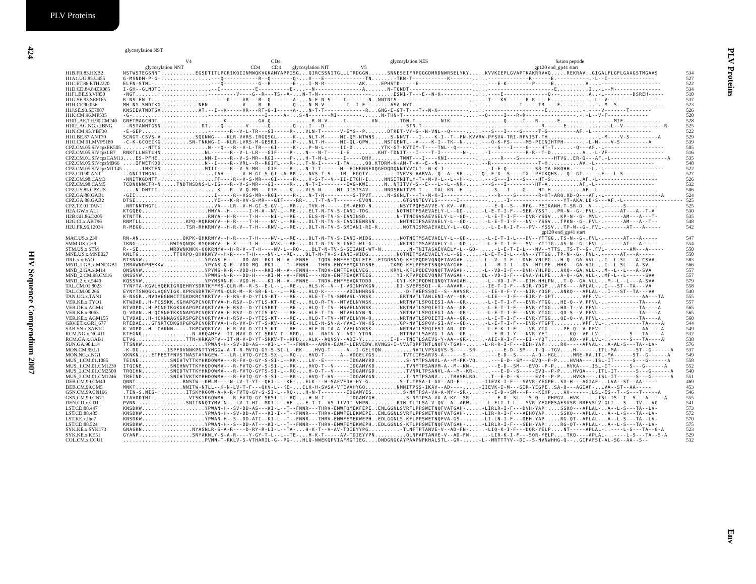PLV Proteins
424
HIV Sequence Compendium 2007
glycosylation NST
V4 CD4 glycosylation NES fusion peptide
glycosylation NNT CD4 CD4 glycosylation NIT V5 gp120 end_gp41 start
| H1B.FR.83.HXB2 | NSTWSTEGSNNT...........EGSDTITLPCRIKQIINMWQKVGKAMYAPPISG...QIRCSSNITGLLLTRDGGN......SNNESEIFRPGGGDMRDNWRSELYKY.....KVVKIEPLGVAPTKAKRRVVQ.....REKRAV..GIGALFLGFLGAAGSTMGAAS | 534 |
| H1A1.UG.85.U455 | G-MSNDM-P-G-................---Q-----------R--Q-------Q-...V---E-------------TN.......-TKN-T-----------K-------.....-------------R------E.----------.-L--I--------------- | 527 |
| H1C.ET.86.ETH2220 | ELFN-STNL-..................---Q-----------G--R-------E-...I-M-R-----------AK.....EPHSTK-----E-----------------.....---E-K--------P-----E..........A...L------------------- | 522 |
| H1D.CD.84.84ZR085 | I-GH--GLNDTI................--I-----------E----------E-...--N---------------A.......N-TQNDT--------------------.....---------------------E..........I..-L--M--------------- | 534 |
| H1F1.BE.93.VI850 | -NGT.......................---------V----G--R---TS--A-...N-T-N-----------------.......ESNI-T---E--N-K----------.....----E--------------Q---.........A..-L---------DSREH----- | 510 |
| H1G.SE.93.SE6165 | R-NS-EN-T..................------K----VR---R--Q-------A-...N-E-N-S----I-------N..NNTNTS-----------------------.....-T---KS------R-R----E...........-.-L--V----------------- | 537 |
| H1H.CF.90.056 | MH-NY-SNDTKG............NEN-----------V----R--R-------Q-...N-M-V-------I--I-E--......ASA-NYT--------------------.....---------I-----TR----E...........-.-M--S--------------- | 523 |
| H1J.SE.93.SE7887 | KNSIEATNDTSX............AT.--I--K-----VR---RT-Q-I-----A-...N-T-T-------------R...GNG-E-GT-T---T--N-K----------.....-------------------E...........-.----V-------T------- | 526 |
| H1K.CM.96.MP535 | -G-........................------------------I-----A-...S-N-------MI--------......N-THN-T-------------------.....--Q-----I---R-R----------------.-.-L--V-F------------- | 520 |
| H101_AE.TH.90.CM240 | GNETMAGCNDT................-----K----------GA-Q--------.....R-N-V-----I--------VN......-TDN-T--------NIK----------.....--Q-----I---R------E...........-.----MIF------------ | 528 |
| H102_AG.NG.x.IBNG | --NSTANHTGSN.............DT.---Q-------V------Q-------Q-...I---D-------------------......-STN-T--------------------.....-------------R------E...........-.-L--V-------------R- | 525 |
| H1N.CM.95.YBF30 | -E-GEP.....................-------R--V-L-TR---GI-----R-...VLN-T------V-EYS--P.......DTKET-VY-S--N-VNL--Q-----.....---S---I----G-----T-S---------AF.-L------------------- | 522 |
| H1O.BE.87.ANT70 | SCNGT-CSVS-V...........SQGNNG----KLR-VVRS-IRGQSGL-----K-...NLT-M-----MI-QM-NTWNS.....S-NNVT---I----K-I--T--FN-KVVRV-PFSVA-TRI-RPVIST-TH...............-L-M----V-S---------A | 529 |
| H1O.CM.91.MVP5180 | -C-K-GCQEIKG.........SN-TNKNG-I--KLR-LVRS-M-GESRI-----P-...NLT-H-----MI-QL-QPW.....NSTGENTL--V----K-I--TK--N-.....---Q-K-FS-----MS-PIINIHTPH------.-L-M----V-S---------A | 539 |
| CPZ.CM.05.SIVcpzEK505 | .......-NTTG...............N---Q---R--V-L-TR---GI-----K-...P-N-L-----II-D.........YTK-GT-KYTIY-T----TNL--Q-----.....---S---I----G----HT-T......-Q---AF.-L------------------- | 505 |
| CPZ.CM.05.SIVcpzLB7 | RNKTLLNETLHN..............NL------R--V-L-LR---GIF----R-...N---N-T----I-E.........KHT-TDNIT---I----T-I-------N-.....-I-----------R-R--T-D..........A..-L-VF------------------ | 516 |
| CPZ.CM.01.SIVcpzCAM13 | ....ES-PFHE...............NM-I----R--V-S-MR--RGI-----P-...H-T-N-L-----I-----DHV.........TNNT---I----KNI---------.....---R----S-----------HTVG..ER-Q---AF.-L------------------A | 535 |
| CPZ.CM.05.SIVcpzMB66 | ....IFNETKDD..............N--I----R--VRL--R--RGIFL---R-...T-N-I-----I-FA.....QQ.KTDRM-K-AM-T-V--E--N---------.....--R---------------T-H..........AV.-L------------------- | 548 |
| CPZ.CM.05.SIVcpzMT145 | ......INKTEN..............MTII----R--V-S-MR---GIF----R-...N-T-T------M--EIHKNREDQGEDQDQNNTYVCLT--N-K-I---------.....-I-E-Q---------SR-YA-EKQHH.------L.-L------------------- | 522 |
| CPZ.CD.90.ANT | ..GNLITNGAL..................IAH------V-H-GI-S-GI-LA-RR-...NVS-T-S---IM-.EGQIY........-TVKVS-AARVA.-Q--A--SR-.....Q--E-X--S----TX--PEIKQHS..-Q--GI..---LF---L-S---------- | 527 |
| CPZ.CM.98.CAM3 | -NNITKGDNTT..................FF----R--V-S-MR---GI-----R-...V-S-T--V--II-ETGH-I.....NNSITNITLY-T--N-V-L--L--H--.....---S---I----S----HT-S..........AF.-L------------------- | 526 |
| CPZ.CM.98.CAM5 | TCDNQNNCTR-N.....TNDTNSDNS-L-IS---R--V-S-MR---GI-----R-...N-T-I--------EAG-KWE.....N..NTITVY-S--E---L--L--NR-.....---S---I---------HT-A..........AF.-L------------------- | 532 |
| CPZ.US.85.CPZUS | ....N-DNTTI..................-K---R--V-Q-MR---GIF----K-...VLS-N-----MI-DISISAV.....NNDSRNITVM-T----TAL-KN--H--.....---S---I----G----HT-H..........AF.-L------------------- | 506 |
| CPZ.GA.88.GAB1 | -GII.........................I-----R--VSS-MR--RGI-----R-...N-T-N---------S-TPVT.....N-SGNLT---T--N-K-I---------.....---R----S-------R-HT-ARQ.KD-Q---AF.-L------------------A | 524 |
| CPZ.GA.88.GAB2 | DTSE.........................YI---K-R-VV-S-MR---GIF----RR-...T-T-N-T-------EVQN..........GTGNNTEVYLS------I---------.....-I-----------------YT-AKA.LD-S---AF.-L------------------- | 525 |
| CPZ.TZ.01.TAN1 | .NRTNNTHGTL..................VA---LR--V-H-GI-S-GV-L--RR-...TVK-H------IM-AEKD-N.........NSYTPQFSAVVE-Y-KV--AR-.....---E-Q--S---RPG--PEIKANH.T-SR-D..V---L------S---------- | 525 |
| H2A.GW.x.ALI | KTGQEQ.....................HNYA--H------I-H-A--NV-L--RE-...ELT-N-TV-S-IANI-TDG.........NQTNITFSAEVAELY-L--GD-.....-L-E-T-I-F---SER-YSST...PR-N--G-.FVL-.------AT---A--T-A | 530 |
| H2B.GH.86.D205 | KTNTTR.....................RNYA--H-R----T-H----NI-L--RE-...ELS-N-TV-S-IANINSD..........N-TTNISVSAEVSELY-L--GD-.....-L-E-T-I-F---DVR-YSSV...KP-N--G-.MVL-.------AM---A---T- | 535 |
| H2G.CI.x.ABT96 | RNMTLL..............KPQ-RQRRNYV--H-R----T-H----NV-L--RE-...DLT-N-TV-S-IANIEENRSN........NHTNIIFSAEVAELY-L--GD-.....-L-E-T-I-F---NV--YSSV...TPKN--G-.FVL-.------AM---A--T-- | 548 |
| H2U.FR.96.12034 | R-MEGQ..............TSR-RHKRNYV--H-R-V--T-H---RNV-L--RE-...DLT-N-TV-S-SMIANI-RI-K........NQTNISMSAEVAELY-L--GD-.....-L-E-R-I-F---PV--YSSV...TP-N--G-.FVL-.------AT---A----- | 542 |
| | gp120 end_gp41 start | |
| MAC.US.x.239 | RN-AN..............QKPK-QHKRNYV--H-R----T-H----NV-L--RE-...DLT-N-TV-S-IANI-WIDG.........NQTNITMSAEVAELY-L--GD-.....-L-E-T-I-L---DV--YTTGG..TS-N--G-.FVL-.------AT---A----- | 547 |
| SMM.US.x.H9 | IKNG-..........RWTSQNQK-RYQKNYV--H-X----T-H----NVXL--RE-...DLT-N-TV-S-IAEI-WI-G.........NKTNITMSAEVAELY-L--GD-.....-L-E-T-I-F---SV--YTTTG..AS-N--G-.FVL-.------AT---A----- | 554 |
| STM.US.x.STM | R--SE..........MRDWNKNKK-QQKRNYV--H-R-V--T-H----NV-L--RQ-...DLT-N-TV-S-SIIANI-WT-N.........N-TNITASAEVAELY-L--GD-.....-L-E-T-I-L---NV--YTTS..TS-T--G-.FVL-.------AM---A----- | 550 |
| MNE.US.x.MNE027 | KNLTG...........TTQKPQ-QHKRNYV--H-R----T-H----NV-L--RE-...DLT-N-TV-S-IANI-WIDG.........NQTNITMSAEVAELY-L--GD-.....-L-E-T-I-L---NV--YTTGG..TP-N--G-.FVL-.------AT---A----- | 550 |
| DRL.x.x.FAO | RTSNVW....................YPYAS-H-----DD-AR--RKI-M--V--FNNE---TQDV-EMFFEIQKLETE..ETGDSNYQ-KFIPQDEVQNQFTAVGAH-.....-L--V--I-F---DVH-YNLPG...H-Q--GA.VVL-..I--L-SL---A-CSVA | 583 |
| MND_1.GA.x.MNDGB1 | IMRAWNDPNEKKW.............YPYAS-Q-R--VDD-MQ--RKI-L--T--FNNH---THRV-EMYFEMQKIDSNE.....TKMQ-KFLPPSETSNQFVAYGAH-.....-L---M-I-I---DV--HTLPE..HHK---GA.VIL-..I--L-SL---A-SV- | 566 |
| MND_2.GA.x.M14 | QNSNVW....................YPYMS-K-R--VDD-H---RKI-M--V--FNNH---TNDV-EMFFEVQLVEG.......KRYL-KFLPQDEVQNQFTAVGAH-.....-L--VD-I-F---DVH-YHLPD...AKQ--GA.VLL-..M--L--L---A-SVA | 557 |
| MND_2.CM.98.CM16 | QNSSVW....................YPWMS-N-R---DD-H----KI-M--V--FNNE----NDV-EMFFEVQKTEEG........YI-KFVPQDEVQNRFTAVGAH-.....QL--VD-I-F---EVA-YHLPE...A-Q--GA.VLL-..MF-L--L------SVA | 557 |
| MND_2.x.x.5440 | KQSSVW....................YPYMSRN-R--VGD-H----KI-M--V--FNNE---TNDV-EMFFEVQKTDDD.......-GYI-KFIPQDWIQNQYTAVGAH-.....-L--VD-I-F---DIH-HHLPN...T-Q--GA.VLL-..M--L--L---A-SVA | 579 |
| TAL.CM.01.8023 | TYNYTA-KGVLHQEKIGRQEHRYSDRTKFFMS-QLR-M--R-S--E-L--L--RE-...HLS-K--V--I-VDINHYKGN.......DI-SVEPSSQI--A--AAVAR-.....--IE-T-I-F---NIR-YDGP...ATK----APLAL-..I---ST--TA---VA | 558 |
| TAL.CM.00.266 | EYNYTSNQGKLHQGVIGK.KPRSSDRTKFYMS-QLR-M--R-SR-E-L--L--RE-...HLQ-K-------VDINHHRGS.........-D-TVEPSSQI--S--AAVSR-.....-IE-V-F-Y---NIR-YDGP...ANKQ---APLAL-..I---ST--TA---VA | 540 |
| TAN.UG.x.TAN1 | E-NSGR..NVDVEGNNCTTGKDKRCYKRTYV--H-RS-V-D-YTLS-KT----RE-...HLE-T-TV-SMMVSL-YNSK.........ERTNVTLTANLENI-AY--GR-.....-LIE---I-F---EIR-Y-GPT.........VPF.VL-..----------AA---TA | 555 |
| VER.KE.x.TYO1 | KTWDAD..H-FCSSKK.KGHAPGPCVQRTYVA-H-RSV--D-YTLS-KT----RE-...HLQ-R-TV--MTVELNYNSK.........NRTNVTLSPQIESI-AA--GR-.....-L-E-T-I-F---EVR-YTGG...HE-Q--V.PFVL-..----------TA----A | 557 |
| VER.DE.x.AGM3 | RTVDPD..H-PCNGTKGKGKAPGPCAQRTYVA-H-RSV--D-YTLSRKT----RE-...HLQ-T-TV--MSVELNYNSK.........NRTNVTLSPQIETI-AA--GR-.....-L-E-T-I-F---EVR-YTGG...HD-T--V.PFVL-..----------TA----A | 565 |
| VER.KE.x.9063 | Q-VDAN..H-QCSNETKKGNAPGPCVQRTYVA-H-RSV--D-YTIS-KV----RE-...HLE-T-TV--MTVELNYN-N.........YRTNVTLSPQIEGI-AA--GR-.....-L-E-T-I-F---NVR-YTGG...QD-S--V.PFVL-..----------TA----A | 565 |
| VER.KE.x.AGM155 | LTVDAD..H-HCKNNAGKGRSPGPCVQRTYVA-H-RSV--D-YTIS-KT----RE-...HLQ-T-TV--MTVELNYN-Q.........NRTNVTLSPQIETI-AA--GR-.....-L-E-T-I-F---EVR-YTGG...QE-Q--V.PFVL-..----------TA----A | 560 |
| GRV.ET.x.GRI_677 | RTEDAE...GTNRTCDKGKPGPGPCVQRTYVA-H-R-VV-D-YT-S-KV----RE-...HLE-N-SV-A-YVAI-YN-KS........GP-NVTLSPQV-SI-AY--GD-.....-L-E-T-I-F---DVR-YTGPT.........VPF.VL-..----------TA----A | 544 |
| SAB.SN.x.SAB1C | K-VDPD..H--CAKNN.....TKPCWQRTYV--H-R-VV-D-YTLS-KT----RE-...HLE-N-TA-A-YVELNYNSK.........NRTNVTLSPQIESI-AN--GD-.....-L-E-K-I-F----VR-YTG.....PE-Q--V.PFVL-..----------AA----A | 549 |
| RCM.NG.x.NG411 | KTEGNK................N-ARQAMFV--IT-MVV-D-YT-SRKV-T--RPD...AL--NATV-Y--ADI-YTDN.........MTTNVTLSAEVG-I-AA--GR-.....---E-M-I-Y---NVR-YET.......KQ--VP.LVL-..------S---TA----A | 532 |
| RCM.GA.x.GAB1 | ETVG................TTN-KRKAPFV--IT-M-V-D-YT-SRKV-T--RPD...ALK--AQVSY--ADI-Y.........I-D--TNITLSAEVG-Y-AA--GR-.....-AIE-R-I-F---EI--YQT.......KQ--VP.LVL-..------S---TA----A | 538 |
| SUN.GA.98.L14 | TTSNKW....................YPWAN-H--SV-DD-AS---KI-L--T--FNNR---ANRV-EAWF-LERVEDW.KVNGS-I-VVAFQPPTNTLNQFV-TGAH-.....-L-R-R-I-F---DEH-YAP.....RK-----APVAL-..A-AL-S---TA--LV- | 576 |
| MON.CM.99.L1 | -K-DG.........ISPFDVNNKPNTTYHGGW-A-T-R-MVTQ-GY-S-SI-L--RK-...HVQ-T-----A--I-GELYQN..........NVTLVPSAQVS-S-----SR-.....---E-D--SM---T-Q--TGV....H------.ITL-MA------ST--G------A | 537 |
| MON.NG.x.NG1 | XKNKN....ETFESTFNVSTNASTAYNGEW-T--LR-LVTQ-GYIS-SX-L--RQ-...HVQ-T-----A--VDGELYGS.........TVTLIPSARVS-A------S--.....---E-D--S-----A-Q--HGL.....MRE-RA.ITL-MA------ST--G------A | 549 |
| MUS_1.CM.01.1085 | TEINE..........SNIHTVTTKYHKDQWMV---R-FV-Q-GY-S-SI-L--RK-...LV--E--------IDGAMYRD..........S-NMTPSANVL-A--M-PK-VQ.....---E-D--SM---EVQ--P-P....HVHA---.ISL-IT------S---G------A | 558 |
| MUS_1.CM.01.CM1239 | ITQINE.........SNIHNVTTKYHQDQWMV---R-FVTQ-GY-S-SI-L--RK-...HVQ-T--V-----IDGAMYKD..........TVNMTPSANVM-A--M--KN-.....---E-D--SM---EVQ--P-P....HVKA---.ISL-IT------S---G------A | 552 |
| MUS_2.CM.01.CM2500 | TRQIHN.........SNIDTVTTKYHKDQWMV---R-FVTQ-GYTS-SI-L--RQ-...H-Q-T--V-----IDGAMYGD..........TVNRLTPSANVL-A--M--KR-.....---E-D--S-----EVQ--P-P....HVQA---.ITL-IT------S---G------A | 540 |
| MUS_2.CM.01.CM1246 | TREIND.........SNIHTVKTKYRHDQWMV---R-FVTQ-GY-S-SI-L--RK-...HVQ-T-HV-----IDGAMYGN..........T-NMTPSANV....TRASRLRD.....T--E-D--S-----EVR--P-P....HVKA---.ISL-IT------S---G------A | 551 |
| DEB.CM.99.CM40 | QNNT...............RNSTW--KWLM----N-LV-T-YT--QHI-L--KE-...ELK---H-SAFVFDV-HY-G..........S-TLTPSA-I-AV--AD-F--.....-IIEVK-I-F---SAVR-YEGPE..SV-H---AGIAF-..LVA--ST--AA----- | 469 |
| DEB.CM.99.CM5 | MNKT...............NNITW-NTLL--K-N-LV-T-F---QHV-L--KE-...ELK-H-SVSA-VFEVAHYGQ..........NMNITPSS-IKAV--AD----.....-IIEVK-I-M---SIR-YEGPE..SA-Q---AGIAF-..LVA--ST--AA----- | 453 |
| GSN.CM.99.CN166 | .TIN-S.NIG-.........ITSKYKGQW-A-K-R-FVTQ-GY-S-SI-L--RQ-...H-N-T--------IDGAMYES..........S-NMTPSA-VA-A-NY--SR-.....---E-D--SM---P---KEHP....AV------.LSL-IS--T--S---T-----A | 546 |
| GSN.CM.99.CN71 | ITAVDDTNI-...........VTSKYKGQWMA---R-FVTQ-GY-SRSI-L--RQ-...H-N-T--------IDGAMYGH..........S-NMTPSA-VA-A-KY--SR-.....---E-D--SL---S-Q---PHPGV..HVK-----.ISL-IS--T--S---A-----A | 555 |
| DEN.CD.x.CD1 | PVNN................SNIINNQTYMV-N---LV-T-HT--MDI-L--AE-...E-T-T--VS-IIVDT-VHPN.........RTH-TLTLSA-V-QV--A--ARW.....-L-ELT-I-L---SVR-YEGPESAESVSR-RREVSLVLGLI---S---TV---VG | 541 |
| LST.CD.88.447 | KNSDKW....................YPWAN-H--SV-DD-AS---KI-L--T--FNNR---THRV-EMWFQMEKFEPE..ENLGGNLSVRFLPPSWETNQFVATGAH-.....-LIRLR-I-F---DVH-YAP.....SSKQ---APLAL-..A--L-S---TA--LV- | 573 |
| LST.CD.88.485 | KNSDKW....................YPWAN-H--SV-DD-AT---KI-I--T--FNNR---THRV-EMWFELEKWEPE..ENLGGNLSVRFLPPSWETNQFVATGAH-.....-LIR-R-I-F---AEHQYAP.....SSKQ---APLAL-..A--L-S---TA--LV- | 572 |
| LST.KE.x.lho7 | KNSDKW....................YPWAN-H--S--DD-ATI--KI-L--T--FNNR---THRV-EMWFEMEKWEPH..EDLGGNLS-KFLPPSWETNQFVA-GS--.....-LI-LN-I-F---DEH-YAP.....RG-QT--APLAL-..A--L-S---TA--LV- | 570 |
| LST.CD.88.524 | KNSDKW....................YPWAN-H--S--DD-AT---KI-L--T--FNNR---THRV-EMWFEMEKWEPH..EDLGGNLS-KFLPPSWETNQFVATGAH-.....-LIRLR-I-F---SEH-YAP.....RG-QT--APLAL-..A--L-S---TA--LV- | 575 |
| SYK.KE.x.SYK173 | GNASKN................NYASNLR-S-A-R----D-RY-R-LI-L--TA-...H-K-T--V-AV-TDIEYYPG..........-TLNFTPTANVE-V--AD-FN-.....-LIQ-K-I-F---DQR-YELP....NT-----APLAL-..----L-S---TA--G-A | 523 |
| SYK.KE.x.KE51 | GYANP.................SNYAKNLY-S-A-R----Y-GY-T-L--L--TE-...H-K-T-----AV-TDIEYYPN..........QLNFAPTANVE-V--AD-FN-.....-LIR-K-I-F---SQR-YELP....TKQ----APLAL-..----L-S---TA--S-A | 529 |
| COL.CM.x.CGU1 | ..........................PVMN-T-RKLV-S-VTHARIL-G--PG-...HLQ-NWEKQPVIAFMGTIEG....DNDGNGCAYPAAPNFKHALSTL--GR-.....-L--MRTTTYV--DI--S-NVNWHHG-Q--..GIFAFSI-AL-SG--AA--S-- | 532 |
PLV Proteins
Env